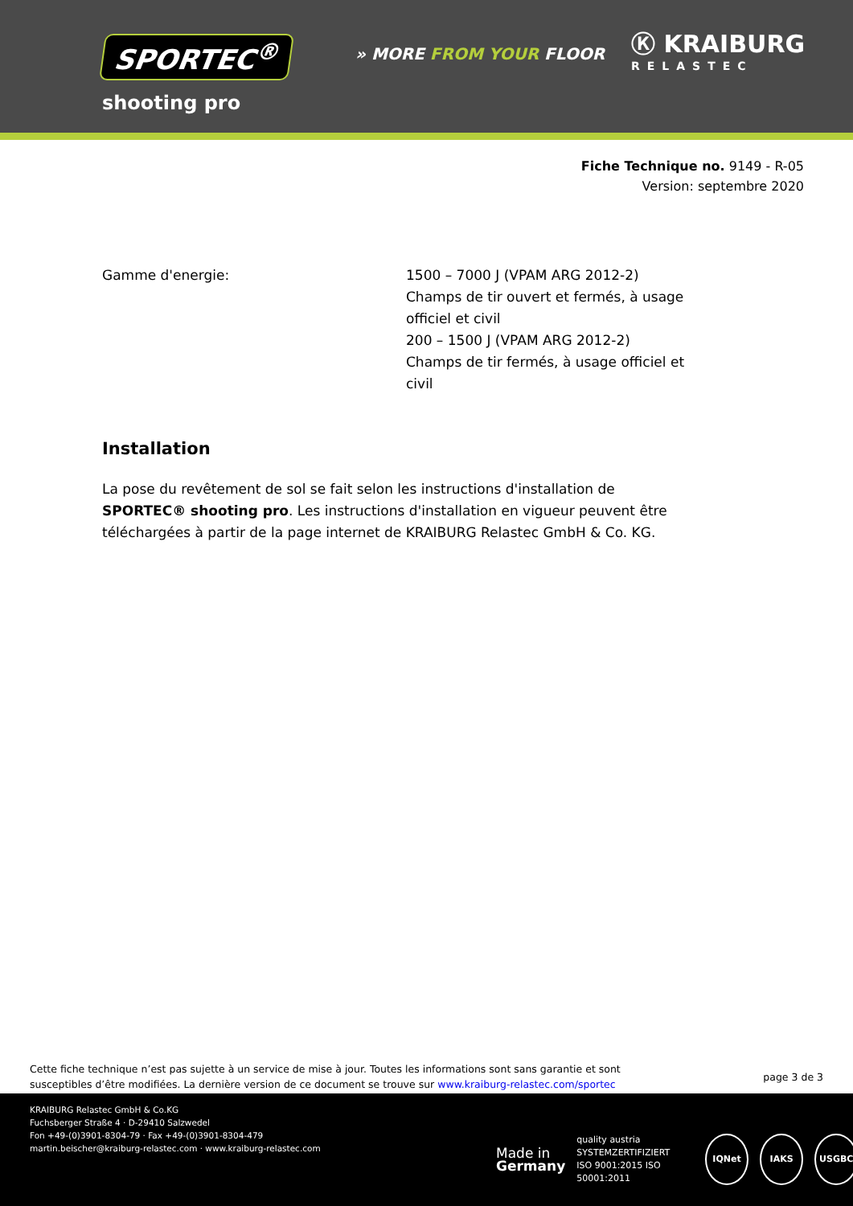SPORTEC<sup>®</sup> » MORE FROM YOUR FLOOR
Ⓚ KRAIBURG
RELASTEC
shooting pro
Fiche Technique no. 9149 - R-05
Version: septembre 2020
Gamme d'energie: 1500 – 7000 J (VPAM ARG 2012-2)
Champs de tir ouvert et fermés, à usage officiel et civil
200 – 1500 J (VPAM ARG 2012-2)
Champs de tir fermés, à usage officiel et civil
Installation
La pose du revêtement de sol se fait selon les instructions d'installation de SPORTEC® shooting pro. Les instructions d'installation en vigueur peuvent être téléchargées à partir de la page internet de KRAIBURG Relastec GmbH & Co. KG.
Cette fiche technique n’est pas sujette à un service de mise à jour. Toutes les informations sont sans garantie et sont
susceptibles d’être modifiées. La dernière version de ce document se trouve sur www.kraiburg-relastec.com/sportec
page 3 de 3
KRAIBURG Relastec GmbH & Co.KG
Fuchsberger Straße 4 · D-29410 Salzwedel
Fon +49-(0)3901-8304-79 · Fax +49-(0)3901-8304-479
martin.beischer@kraiburg-relastec.com · www.kraiburg-relastec.com
Made in
Germany
quality austria
SYSTEMZERTIFIZIERT
ISO 9001:2015 ISO 50001:2011
IQNet IAKS USGBC